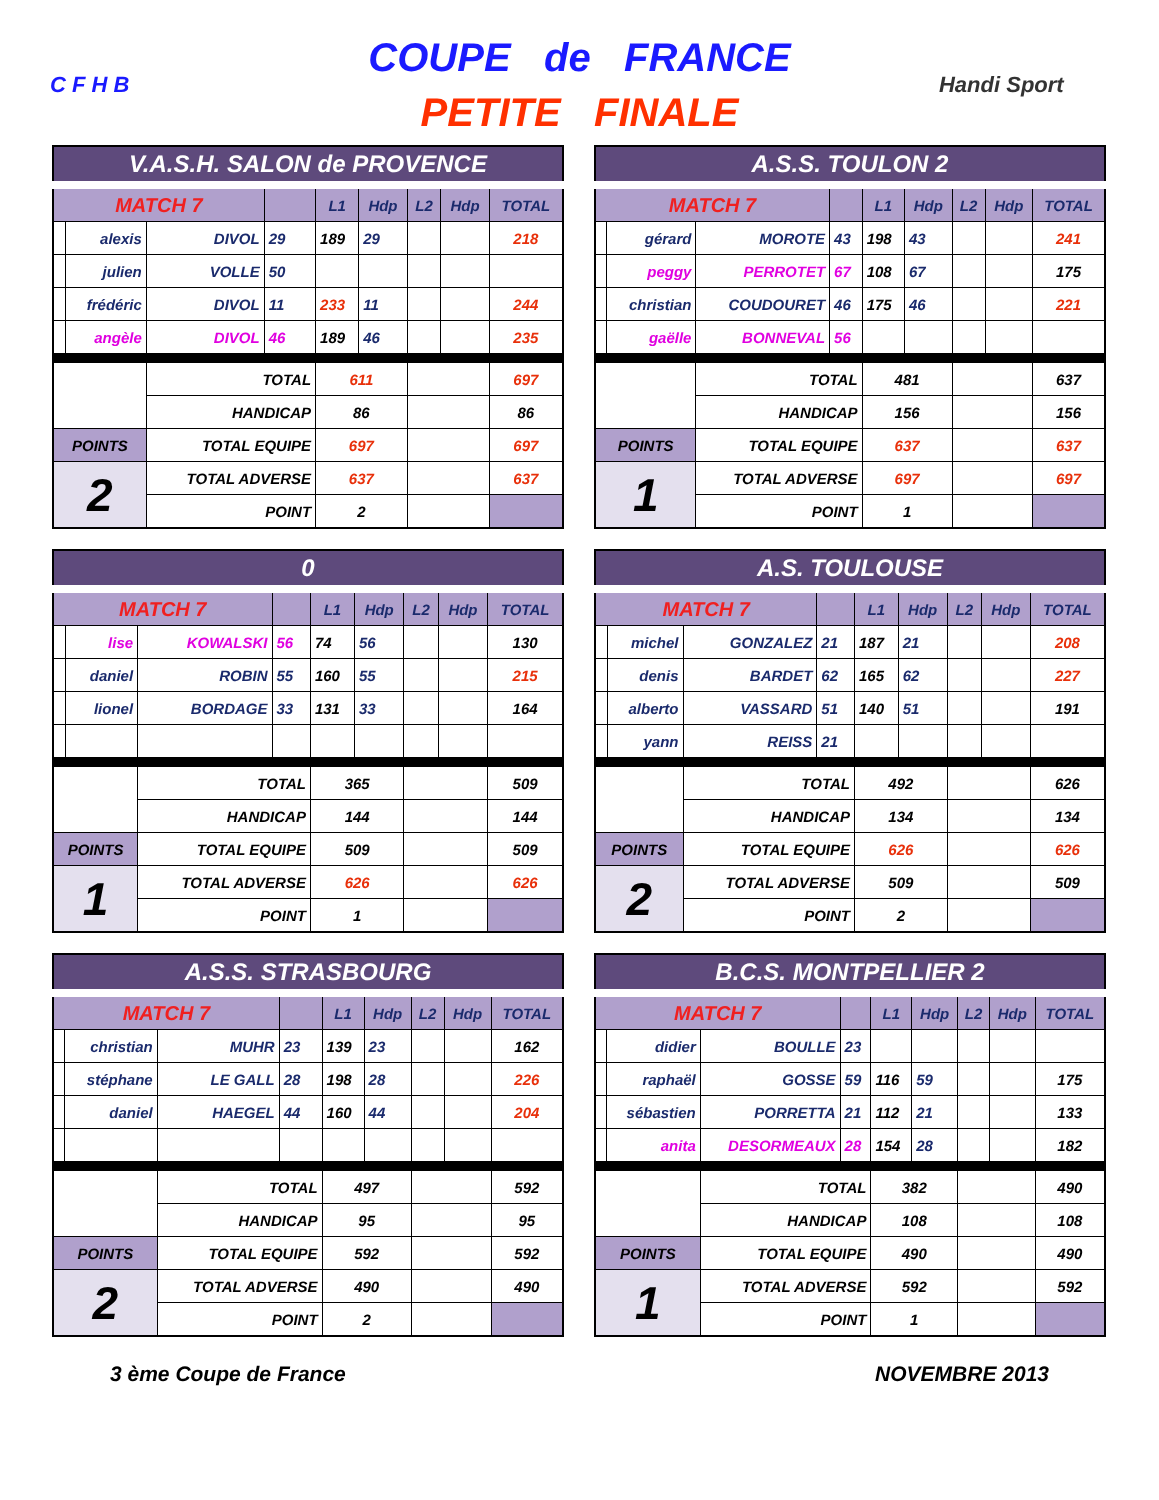C F H B
COUPE de FRANCE
PETITE FINALE
Handi Sport
| V.A.S.H. SALON de PROVENCE | | | | | | | | |
| MATCH 7 | | | | L1 | Hdp | L2 | Hdp | TOTAL |
| | alexis | DIVOL | 29 | 189 | 29 | | | 218 |
| | julien | VOLLE | 50 | | | | | |
| | frédéric | DIVOL | 11 | 233 | 11 | | | 244 |
| | angèle | DIVOL | 46 | 189 | 46 | | | 235 |
| | | TOTAL | | 611 | | | | 697 |
| | | HANDICAP | | 86 | | | | 86 |
| POINTS | | TOTAL EQUIPE | | 697 | | | | 697 |
| 2 | | TOTAL ADVERSE | | 637 | | | | 637 |
| | | POINT | | 2 | | | | |
| A.S.S. TOULON 2 | | | | | | | | |
| MATCH 7 | | | | L1 | Hdp | L2 | Hdp | TOTAL |
| | gérard | MOROTE | 43 | 198 | 43 | | | 241 |
| | peggy | PERROTET | 67 | 108 | 67 | | | 175 |
| | christian | COUDOURET | 46 | 175 | 46 | | | 221 |
| | gaëlle | BONNEVAL | 56 | | | | | |
| | | TOTAL | | 481 | | | | 637 |
| | | HANDICAP | | 156 | | | | 156 |
| POINTS | | TOTAL EQUIPE | | 637 | | | | 637 |
| 1 | | TOTAL ADVERSE | | 697 | | | | 697 |
| | | POINT | | 1 | | | | |
| 0 | | | | | | | | |
| MATCH 7 | | | | L1 | Hdp | L2 | Hdp | TOTAL |
| | lise | KOWALSKI | 56 | 74 | 56 | | | 130 |
| | daniel | ROBIN | 55 | 160 | 55 | | | 215 |
| | lionel | BORDAGE | 33 | 131 | 33 | | | 164 |
| | | TOTAL | | 365 | | | | 509 |
| | | HANDICAP | | 144 | | | | 144 |
| POINTS | | TOTAL EQUIPE | | 509 | | | | 509 |
| 1 | | TOTAL ADVERSE | | 626 | | | | 626 |
| | | POINT | | 1 | | | | |
| A.S. TOULOUSE | | | | | | | | |
| MATCH 7 | | | | L1 | Hdp | L2 | Hdp | TOTAL |
| | michel | GONZALEZ | 21 | 187 | 21 | | | 208 |
| | denis | BARDET | 62 | 165 | 62 | | | 227 |
| | alberto | VASSARD | 51 | 140 | 51 | | | 191 |
| | yann | REISS | 21 | | | | | |
| | | TOTAL | | 492 | | | | 626 |
| | | HANDICAP | | 134 | | | | 134 |
| POINTS | | TOTAL EQUIPE | | 626 | | | | 626 |
| 2 | | TOTAL ADVERSE | | 509 | | | | 509 |
| | | POINT | | 2 | | | | |
| A.S.S. STRASBOURG | | | | | | | | |
| MATCH 7 | | | | L1 | Hdp | L2 | Hdp | TOTAL |
| | christian | MUHR | 23 | 139 | 23 | | | 162 |
| | stéphane | LE GALL | 28 | 198 | 28 | | | 226 |
| | daniel | HAEGEL | 44 | 160 | 44 | | | 204 |
| | | TOTAL | | 497 | | | | 592 |
| | | HANDICAP | | 95 | | | | 95 |
| POINTS | | TOTAL EQUIPE | | 592 | | | | 592 |
| 2 | | TOTAL ADVERSE | | 490 | | | | 490 |
| | | POINT | | 2 | | | | |
| B.C.S. MONTPELLIER 2 | | | | | | | | |
| MATCH 7 | | | | L1 | Hdp | L2 | Hdp | TOTAL |
| | didier | BOULLE | 23 | | | | | |
| | raphaël | GOSSE | 59 | 116 | 59 | | | 175 |
| | sébastien | PORRETTA | 21 | 112 | 21 | | | 133 |
| | anita | DESORMEAUX | 28 | 154 | 28 | | | 182 |
| | | TOTAL | | 382 | | | | 490 |
| | | HANDICAP | | 108 | | | | 108 |
| POINTS | | TOTAL EQUIPE | | 490 | | | | 490 |
| 1 | | TOTAL ADVERSE | | 592 | | | | 592 |
| | | POINT | | 1 | | | | |
3 ème Coupe de France NOVEMBRE 2013